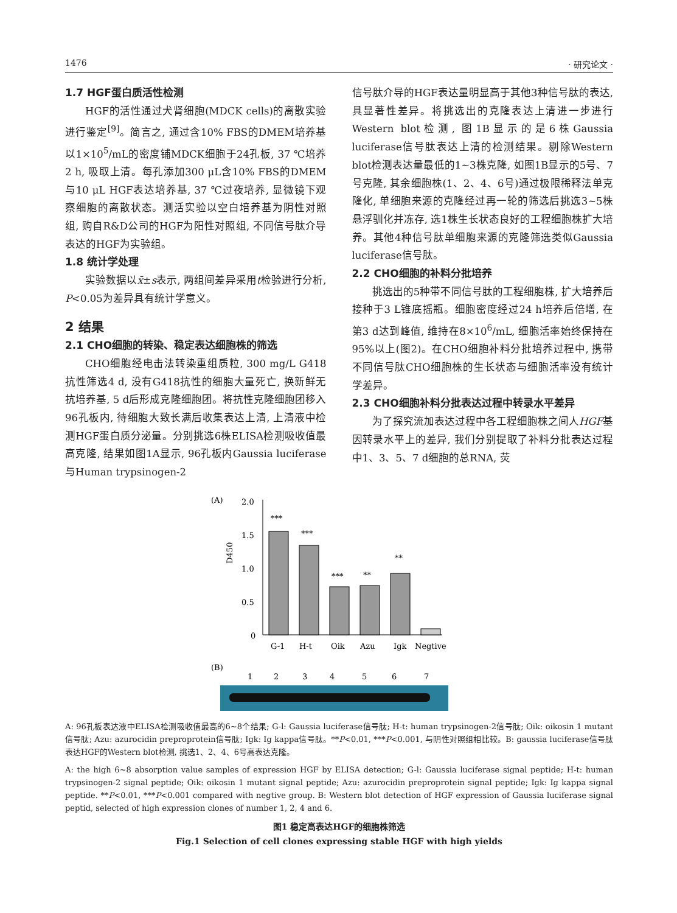1476 · 研究论文 ·
1.7 HGF蛋白质活性检测
HGF的活性通过犬肾细胞(MDCK cells)的离散实验进行鉴定<sup>[9]</sup>。简言之, 通过含10% FBS的DMEM培养基以1×10<sup>5</sup>/mL的密度铺MDCK细胞于24孔板, 37 ℃培养2 h, 吸取上清。每孔添加300 μL含10% FBS的DMEM与10 μL HGF表达培养基, 37 ℃过夜培养, 显微镜下观察细胞的离散状态。测活实验以空白培养基为阴性对照组, 购自R&D公司的HGF为阳性对照组, 不同信号肽介导表达的HGF为实验组。
1.8 统计学处理
实验数据以x̄±s表示, 两组间差异采用t检验进行分析, P<0.05为差异具有统计学意义。
2 结果
2.1 CHO细胞的转染、稳定表达细胞株的筛选
CHO细胞经电击法转染重组质粒, 300 mg/L G418抗性筛选4 d, 没有G418抗性的细胞大量死亡, 换新鲜无抗培养基, 5 d后形成克隆细胞团。将抗性克隆细胞团移入96孔板内, 待细胞大致长满后收集表达上清, 上清液中检测HGF蛋白质分泌量。分别挑选6株ELISA检测吸收值最高克隆, 结果如图1A显示, 96孔板内Gaussia luciferase与Human trypsinogen-2
信号肽介导的HGF表达量明显高于其他3种信号肽的表达, 具显著性差异。将挑选出的克隆表达上清进一步进行Western blot检测, 图1B显示的是6株Gaussia luciferase信号肽表达上清的检测结果。剔除Western blot检测表达量最低的1~3株克隆, 如图1B显示的5号、7号克隆, 其余细胞株(1、2、4、6号)通过极限稀释法单克隆化, 单细胞来源的克隆经过再一轮的筛选后挑选3~5株悬浮驯化并冻存, 选1株生长状态良好的工程细胞株扩大培养。其他4种信号肽单细胞来源的克隆筛选类似Gaussia luciferase信号肽。
2.2 CHO细胞的补料分批培养
挑选出的5种带不同信号肽的工程细胞株, 扩大培养后接种于3 L锥底摇瓶。细胞密度经过24 h培养后倍增, 在第3 d达到峰值, 维持在8×10<sup>6</sup>/mL, 细胞活率始终保持在95%以上(图2)。在CHO细胞补料分批培养过程中, 携带不同信号肽CHO细胞株的生长状态与细胞活率没有统计学差异。
2.3 CHO细胞补料分批表达过程中转录水平差异
为了探究流加表达过程中各工程细胞株之间人HGF基因转录水平上的差异, 我们分别提取了补料分批表达过程中1、3、5、7 d细胞的总RNA, 荧
(A)
D450
2.0
1.5
1.0
0.5
0
***
***
***
**
**
G-1
H-t
Oik
Azu
Igk
Negtive
(B)
1
2
3
4
5
6
7
A: 96孔板表达液中ELISA检测吸收值最高的6~8个结果; G-l: Gaussia luciferase信号肽; H-t: human trypsinogen-2信号肽; Oik: oikosin 1 mutant信号肽; Azu: azurocidin preproprotein信号肽; Igk: Ig kappa信号肽。**P<0.01, ***P<0.001, 与阴性对照组相比较。B: gaussia luciferase信号肽表达HGF的Western blot检测, 挑选1、2、4、6号高表达克隆。
A: the high 6~8 absorption value samples of expression HGF by ELISA detection; G-l: Gaussia luciferase signal peptide; H-t: human trypsinogen-2 signal peptide; Oik: oikosin 1 mutant signal peptide; Azu: azurocidin preproprotein signal peptide; Igk: Ig kappa signal peptide. **P<0.01, ***P<0.001 compared with negtive group. B: Western blot detection of HGF expression of Gaussia luciferase signal peptid, selected of high expression clones of number 1, 2, 4 and 6.
图1 稳定高表达HGF的细胞株筛选
Fig.1 Selection of cell clones expressing stable HGF with high yields